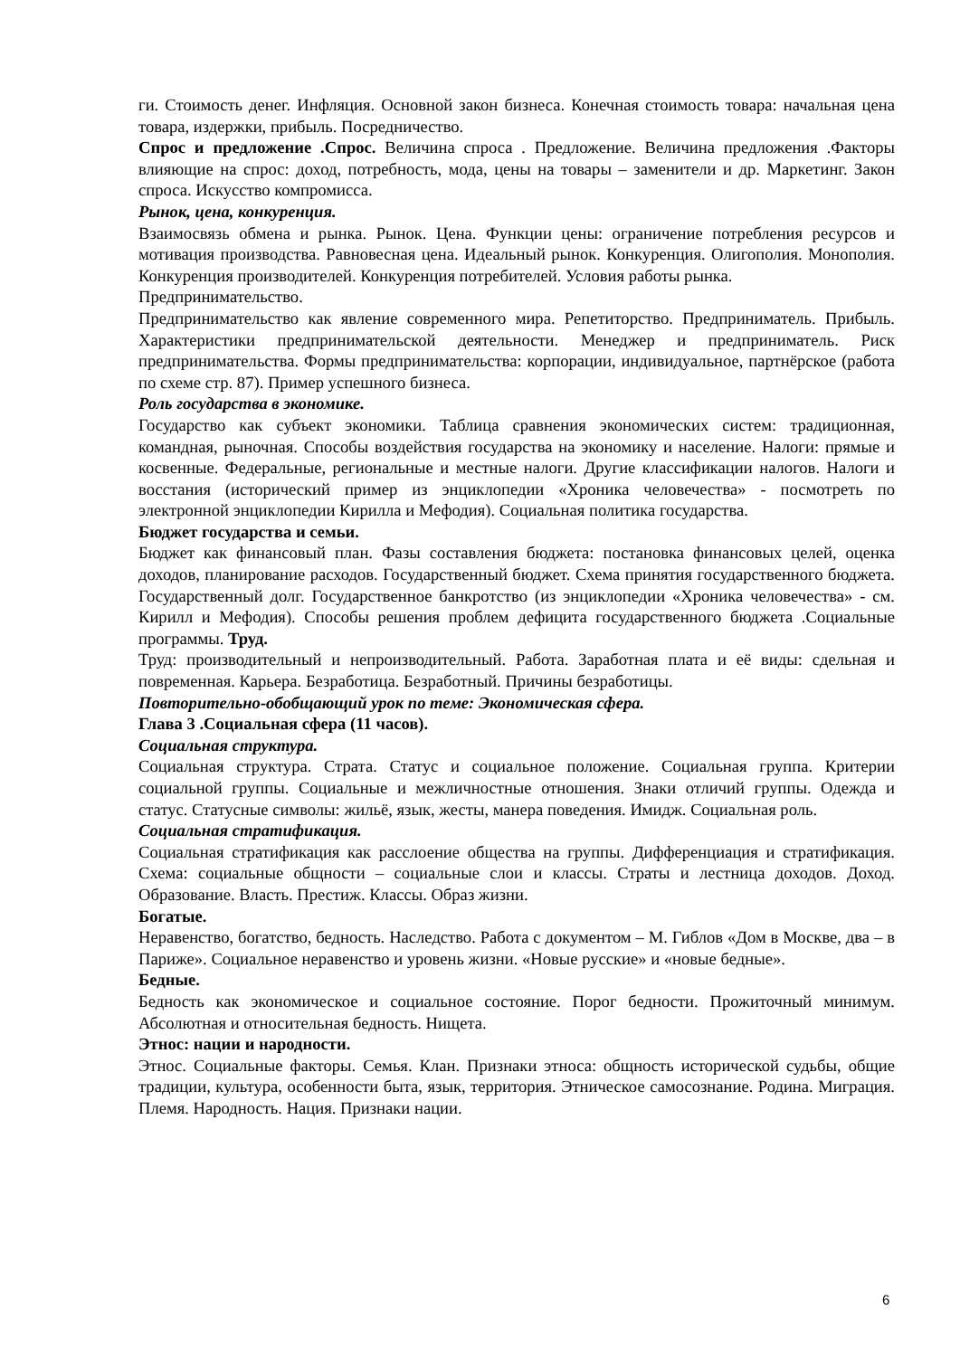ги. Стоимость денег. Инфляция. Основной закон бизнеса. Конечная стоимость товара: начальная цена товара, издержки, прибыль. Посредничество.
Спрос и предложение .Спрос. Величина спроса . Предложение. Величина предложения .Факторы влияющие на спрос: доход, потребность, мода, цены на товары – заменители и др. Маркетинг. Закон спроса. Искусство компромисса.
Рынок, цена, конкуренция.
Взаимосвязь обмена и рынка. Рынок. Цена. Функции цены: ограничение потребления ресурсов и мотивация производства. Равновесная цена. Идеальный рынок. Конкуренция. Олигополия. Монополия. Конкуренция производителей. Конкуренция потребителей. Условия работы рынка.
Предпринимательство.
Предпринимательство как явление современного мира. Репетиторство. Предприниматель. Прибыль. Характеристики предпринимательской деятельности. Менеджер и предприниматель. Риск предпринимательства. Формы предпринимательства: корпорации, индивидуальное, партнёрское (работа по схеме стр. 87). Пример успешного бизнеса.
Роль государства в экономике.
Государство как субъект экономики. Таблица сравнения экономических систем: традиционная, командная, рыночная. Способы воздействия государства на экономику и население. Налоги: прямые и косвенные. Федеральные, региональные и местные налоги. Другие классификации налогов. Налоги и восстания (исторический пример из энциклопедии «Хроника человечества» - посмотреть по электронной энциклопедии Кирилла и Мефодия). Социальная политика государства.
Бюджет государства и семьи.
Бюджет как финансовый план. Фазы составления бюджета: постановка финансовых целей, оценка доходов, планирование расходов. Государственный бюджет. Схема принятия государственного бюджета. Государственный долг. Государственное банкротство (из энциклопедии «Хроника человечества» - см. Кирилл и Мефодия). Способы решения проблем дефицита государственного бюджета .Социальные программы. Труд.
Труд: производительный и непроизводительный. Работа. Заработная плата и её виды: сдельная и повременная. Карьера. Безработица. Безработный. Причины безработицы.
Повторительно-обобщающий урок по теме: Экономическая сфера.
Глава 3 .Социальная сфера (11 часов).
Социальная структура.
Социальная структура. Страта. Статус и социальное положение. Социальная группа. Критерии социальной группы. Социальные и межличностные отношения. Знаки отличий группы. Одежда и статус. Статусные символы: жильё, язык, жесты, манера поведения. Имидж. Социальная роль.
Социальная стратификация.
Социальная стратификация как расслоение общества на группы. Дифференциация и стратификация. Схема: социальные общности – социальные слои и классы. Страты и лестница доходов. Доход. Образование. Власть. Престиж. Классы. Образ жизни.
Богатые.
Неравенство, богатство, бедность. Наследство. Работа с документом – М. Гиблов «Дом в Москве, два – в Париже». Социальное неравенство и уровень жизни. «Новые русские» и «новые бедные».
Бедные.
Бедность как экономическое и социальное состояние. Порог бедности. Прожиточный минимум. Абсолютная и относительная бедность. Нищета.
Этнос: нации и народности.
Этнос. Социальные факторы. Семья. Клан. Признаки этноса: общность исторической судьбы, общие традиции, культура, особенности быта, язык, территория. Этническое самосознание. Родина. Миграция. Племя. Народность. Нация. Признаки нации.
6